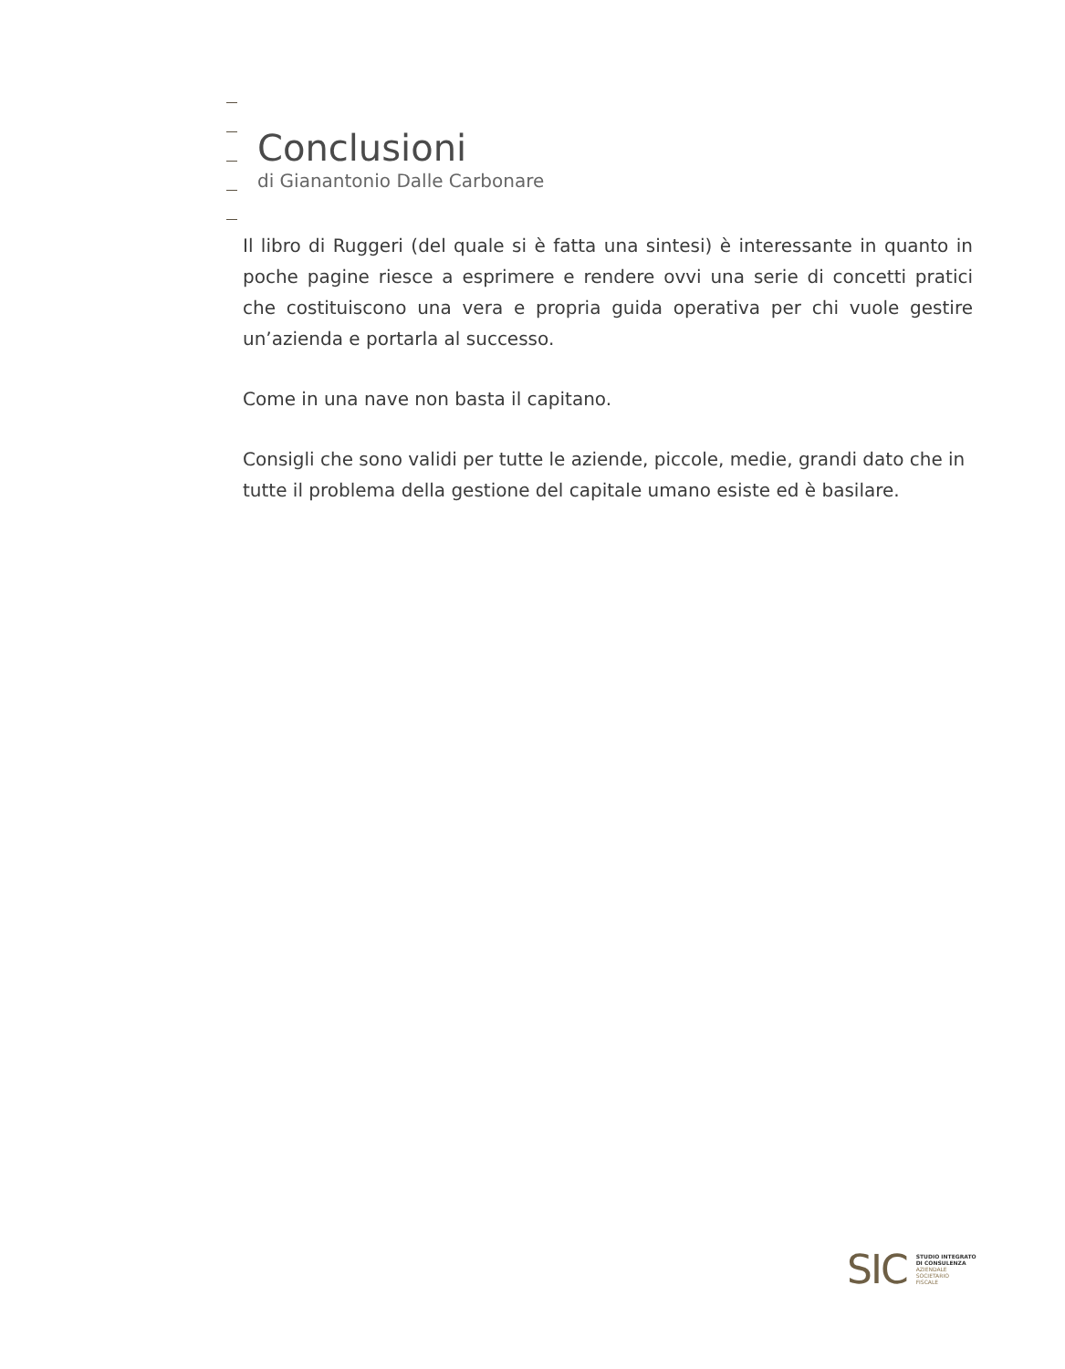Conclusioni
di Gianantonio Dalle Carbonare
Il libro di Ruggeri (del quale si è fatta una sintesi) è interessante in quanto in poche pagine riesce a esprimere e rendere ovvi una serie di concetti pratici che costituiscono una vera e propria guida operativa per chi vuole gestire un’azienda e portarla al successo.
Come in una nave non basta il capitano.
Consigli che sono validi per tutte le aziende, piccole, medie, grandi dato che in tutte il problema della gestione del capitale umano esiste ed è basilare.
SIC
STUDIO INTEGRATO
DI CONSULENZA
AZIENDALE
SOCIETARIO
FISCALE